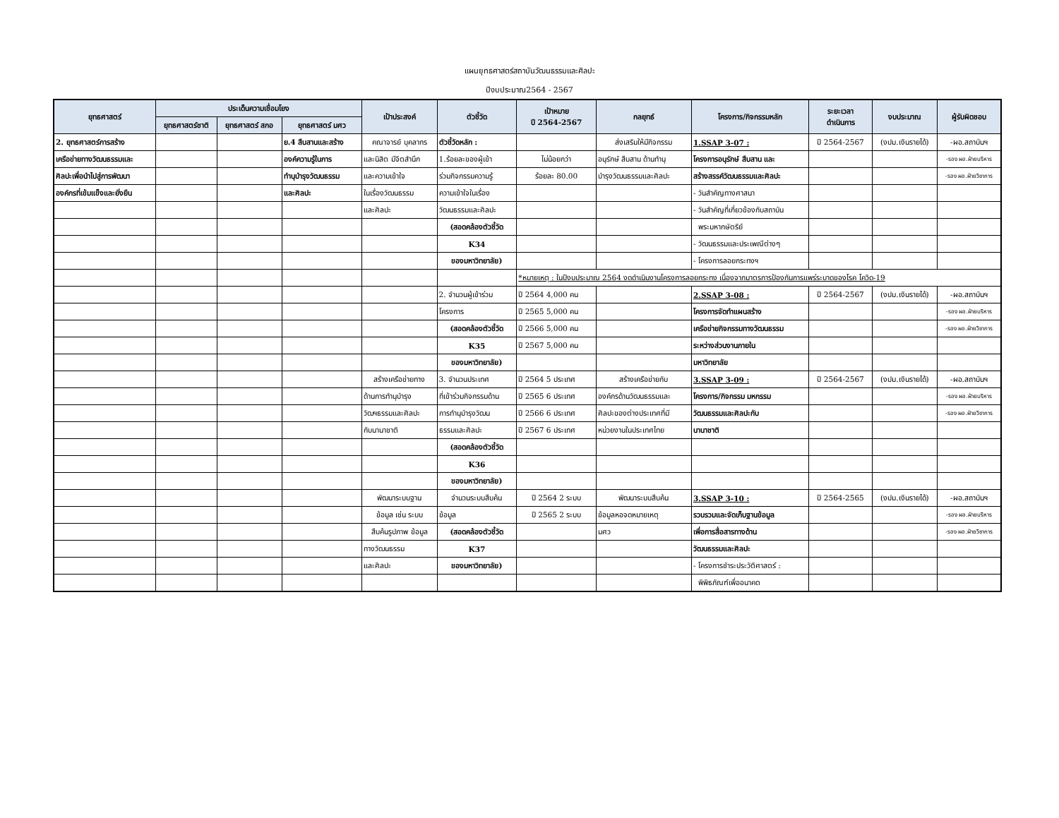แผนยุทธศาสตร์สถาบันวัฒนธรรมและศิลปะ
ปีงบประมาณ2564 - 2567
| ยุทธศาสตร์ | ประเด็นความเชื่อมโยง | | | เป้าประสงค์ | ตัวชี้วัด | เป้าหมาย ปี 2564-2567 | กลยุทธ์ | โครงการ/กิจกรรมหลัก | ระยะเวลา ดำเนินการ | งบประมาณ | ผู้รับผิดชอบ |
| --- | --- | --- | --- | --- | --- | --- | --- | --- | --- | --- | --- |
| | ยุทธศาสตร์ชาติ | ยุทธศาสตร์ สกอ | ยุทธศาสตร์ มศว | | | | | | | | |
| 2. ยุทธศาสตร์การสร้าง | | | ย.4 สืบสานและสร้าง | คณาจารย์ บุคลากร | ตัวชี้วัดหลัก : | | ส่งเสริมให้มีกิจกรรม | 1.SSAP 3-07 : | ปี 2564-2567 | (งปม.เงินรายได้) | -ผอ.สถาบันฯ |
| เครือข่ายทางวัฒนธรรมและ | | | องค์ความรู้ในการ | และนิสิต มีจิตสำนึก | 1.ร้อยละของผู้เข้า | ไม่น้อยกว่า | อนุรักษ์ สืบสาน ด้านทำนุ | โครงการอนุรักษ์ สืบสาน และ | | | -รอง ผอ.ฝ่ายบริหาร |
| ศิลปะเพื่อนำไปสู่การพัฒนา | | | ทำนุบำรุงวัฒนธรรม | และความเข้าใจ | ร่วมกิจกรรมความรู้ | ร้อยละ 80.00 | บำรุงวัฒนธรรมและศิลปะ | สร้างสรรค์วัฒนธรรมและศิลปะ | | | -รอง ผอ.ฝ่ายวิชาการ |
| องค์กรที่เข้มแข็งและยั่งยืน | | | และศิลปะ | ในเรื่องวัฒนธรรม | ความเข้าใจในเรื่อง | | | - วันสำคัญทางศาสนา | | | |
| | | | | และศิลปะ | วัฒนธรรมและศิลปะ | | | - วันสำคัญที่เกี่ยวข้องกับสถาบัน | | | |
| | | | | | (สอดคล้องตัวชี้วัด | | | พระมหากษัตริย์ | | | |
| | | | | | K34 | | | - วัฒนธรรมและประเพณีต่างๆ | | | |
| | | | | | ของมหาวิทยาลัย) | | | - โครงการลอยกระทงฯ | | | |
| | | | | | | *หมายเหตุ : ในปีงบประมาณ 2564 งดดำเนินงานโครงการลอยกระทง เนื่องจากมาตรการป้องกันการแพร่ระบาดของโรค โควิด-19 | | | | | |
| | | | | | 2. จำนวนผู้เข้าร่วม | ปี 2564 4,000 คน | | 2.SSAP 3-08 : | ปี 2564-2567 | (งปม.เงินรายได้) | -ผอ.สถาบันฯ |
| | | | | | โครงการ | ปี 2565 5,000 คน | | โครงการจัดทำแผนสร้าง | | | -รอง ผอ.ฝ่ายบริหาร |
| | | | | | (สอดคล้องตัวชี้วัด | ปี 2566 5,000 คน | | เครือข่ายกิจกรรมทางวัฒนธรรม | | | -รอง ผอ.ฝ่ายวิชาการ |
| | | | | | K35 | ปี 2567 5,000 คน | | ระหว่างส่วนงานภายใน | | | |
| | | | | | ของมหาวิทยาลัย) | | | มหาวิทยาลัย | | | |
| | | | | สร้างเครือข่ายทาง | 3. จำนวนประเทศ | ปี 2564 5 ประเทศ | สร้างเครือข่ายกับ | 3.SSAP 3-09 : | ปี 2564-2567 | (งปม.เงินรายได้) | -ผอ.สถาบันฯ |
| | | | | ด้านการทำนุบำรุง | ที่เข้าร่วมกิจกรรมด้าน | ปี 2565 6 ประเทศ | องค์กรด้านวัฒนธรรมและ | โครงการ/กิจกรรม มหกรรม | | | -รอง ผอ.ฝ่ายบริหาร |
| | | | | วัฒฯธรรมและศิลปะ | การทำนุบำรุงวัฒน | ปี 2566 6 ประเทศ | ศิลปะของต่างประเทศที่มี | วัฒนธรรมและศิลปะกับ | | | -รอง ผอ.ฝ่ายวิชาการ |
| | | | | กับนานาชาติ | ธรรมและศิลปะ | ปี 2567 6 ประเทศ | หน่วยงานในประเทศไทย | นานาชาติ | | | |
| | | | | | (สอดคล้องตัวชี้วัด | | | | | | |
| | | | | | K36 | | | | | | |
| | | | | | ของมหาวิทยาลัย) | | | | | | |
| | | | | พัฒนาระบบฐาน | จำนวนระบบสืบค้น | ปี 2564 2 ระบบ | พัฒนาระบบสืบค้น | 3.SSAP 3-10 : | ปี 2564-2565 | (งปม.เงินรายได้) | -ผอ.สถาบันฯ |
| | | | | ข้อมูล เช่น ระบบ | ข้อมูล | ปี 2565 2 ระบบ | ข้อมูลหอจดหมายเหตุ | รวบรวมและจัดเก็บฐานข้อมูล | | | -รอง ผอ.ฝ่ายบริหาร |
| | | | | สืบค้นรูปภาพ ข้อมูล | (สอดคล้องตัวชี้วัด | | มศว | เพื่อการสื่อสารทางด้าน | | | -รอง ผอ.ฝ่ายวิชาการ |
| | | | | ทางวัฒนธรรม | K37 | | | วัฒนธรรมและศิลปะ | | | |
| | | | | และศิลปะ | ของมหาวิทยาลัย) | | | - โครงการชำระประวัติศาสตร์ : | | | |
| | | | | | | | | พิพิธภัณฑ์เพื่ออนาคต | | | |